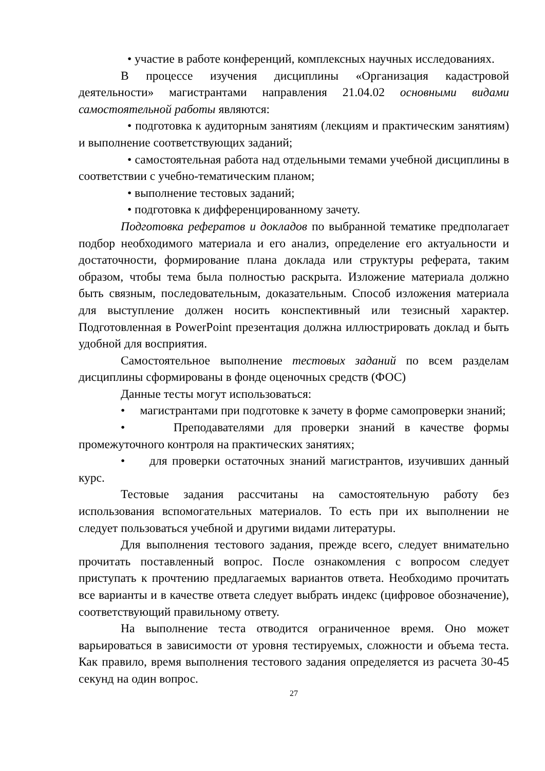• участие в работе конференций, комплексных научных исследованиях.
В процессе изучения дисциплины «Организация кадастровой деятельности» магистрантами направления 21.04.02 основными видами самостоятельной работы являются:
• подготовка к аудиторным занятиям (лекциям и практическим занятиям) и выполнение соответствующих заданий;
• самостоятельная работа над отдельными темами учебной дисциплины в соответствии с учебно-тематическим планом;
• выполнение тестовых заданий;
• подготовка к дифференцированному зачету.
Подготовка рефератов и докладов по выбранной тематике предполагает подбор необходимого материала и его анализ, определение его актуальности и достаточности, формирование плана доклада или структуры реферата, таким образом, чтобы тема была полностью раскрыта. Изложение материала должно быть связным, последовательным, доказательным. Способ изложения материала для выступление должен носить конспективный или тезисный характер. Подготовленная в PowerPoint презентация должна иллюстрировать доклад и быть удобной для восприятия.
Самостоятельное выполнение тестовых заданий по всем разделам дисциплины сформированы в фонде оценочных средств (ФОС)
Данные тесты могут использоваться:
• магистрантами при подготовке к зачету в форме самопроверки знаний;
• Преподавателями для проверки знаний в качестве формы промежуточного контроля на практических занятиях;
• для проверки остаточных знаний магистрантов, изучивших данный курс.
Тестовые задания рассчитаны на самостоятельную работу без использования вспомогательных материалов. То есть при их выполнении не следует пользоваться учебной и другими видами литературы.
Для выполнения тестового задания, прежде всего, следует внимательно прочитать поставленный вопрос. После ознакомления с вопросом следует приступать к прочтению предлагаемых вариантов ответа. Необходимо прочитать все варианты и в качестве ответа следует выбрать индекс (цифровое обозначение), соответствующий правильному ответу.
На выполнение теста отводится ограниченное время. Оно может варьироваться в зависимости от уровня тестируемых, сложности и объема теста. Как правило, время выполнения тестового задания определяется из расчета 30-45 секунд на один вопрос.
27